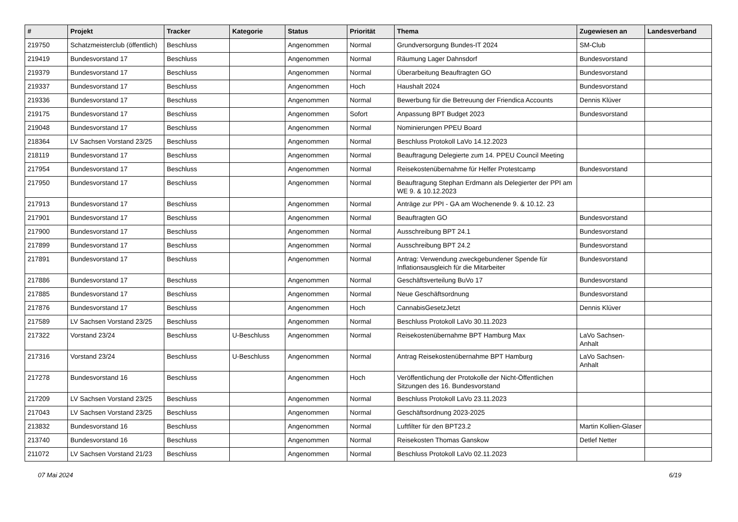| # | Projekt | Tracker | Kategorie | Status | Priorität | Thema | Zugewiesen an | Landesverband |
| --- | --- | --- | --- | --- | --- | --- | --- | --- |
| 219750 | Schatzmeisterclub (öffentlich) | Beschluss | | Angenommen | Normal | Grundversorgung Bundes-IT 2024 | SM-Club | |
| 219419 | Bundesvorstand 17 | Beschluss | | Angenommen | Normal | Räumung Lager Dahnsdorf | Bundesvorstand | |
| 219379 | Bundesvorstand 17 | Beschluss | | Angenommen | Normal | Überarbeitung Beauftragten GO | Bundesvorstand | |
| 219337 | Bundesvorstand 17 | Beschluss | | Angenommen | Hoch | Haushalt 2024 | Bundesvorstand | |
| 219336 | Bundesvorstand 17 | Beschluss | | Angenommen | Normal | Bewerbung für die Betreuung der Friendica Accounts | Dennis Klüver | |
| 219175 | Bundesvorstand 17 | Beschluss | | Angenommen | Sofort | Anpassung BPT Budget 2023 | Bundesvorstand | |
| 219048 | Bundesvorstand 17 | Beschluss | | Angenommen | Normal | Nominierungen PPEU Board | | |
| 218364 | LV Sachsen Vorstand 23/25 | Beschluss | | Angenommen | Normal | Beschluss Protokoll LaVo 14.12.2023 | | |
| 218119 | Bundesvorstand 17 | Beschluss | | Angenommen | Normal | Beauftragung Delegierte zum 14. PPEU Council Meeting | | |
| 217954 | Bundesvorstand 17 | Beschluss | | Angenommen | Normal | Reisekostenübernahme für Helfer Protestcamp | Bundesvorstand | |
| 217950 | Bundesvorstand 17 | Beschluss | | Angenommen | Normal | Beauftragung Stephan Erdmann als Delegierter der PPI am WE 9. & 10.12.2023 | | |
| 217913 | Bundesvorstand 17 | Beschluss | | Angenommen | Normal | Anträge zur PPI - GA am Wochenende 9. & 10.12. 23 | | |
| 217901 | Bundesvorstand 17 | Beschluss | | Angenommen | Normal | Beauftragten GO | Bundesvorstand | |
| 217900 | Bundesvorstand 17 | Beschluss | | Angenommen | Normal | Ausschreibung BPT 24.1 | Bundesvorstand | |
| 217899 | Bundesvorstand 17 | Beschluss | | Angenommen | Normal | Ausschreibung BPT 24.2 | Bundesvorstand | |
| 217891 | Bundesvorstand 17 | Beschluss | | Angenommen | Normal | Antrag: Verwendung zweckgebundener Spende für Inflationsausgleich für die Mitarbeiter | Bundesvorstand | |
| 217886 | Bundesvorstand 17 | Beschluss | | Angenommen | Normal | Geschäftsverteilung BuVo 17 | Bundesvorstand | |
| 217885 | Bundesvorstand 17 | Beschluss | | Angenommen | Normal | Neue Geschäftsordnung | Bundesvorstand | |
| 217876 | Bundesvorstand 17 | Beschluss | | Angenommen | Hoch | CannabisGesetzJetzt | Dennis Klüver | |
| 217589 | LV Sachsen Vorstand 23/25 | Beschluss | | Angenommen | Normal | Beschluss Protokoll LaVo 30.11.2023 | | |
| 217322 | Vorstand 23/24 | Beschluss | U-Beschluss | Angenommen | Normal | Reisekostenübernahme BPT Hamburg Max | LaVo Sachsen-Anhalt | |
| 217316 | Vorstand 23/24 | Beschluss | U-Beschluss | Angenommen | Normal | Antrag Reisekostenübernahme BPT Hamburg | LaVo Sachsen-Anhalt | |
| 217278 | Bundesvorstand 16 | Beschluss | | Angenommen | Hoch | Veröffentlichung der Protokolle der Nicht-Öffentlichen Sitzungen des 16. Bundesvorstand | | |
| 217209 | LV Sachsen Vorstand 23/25 | Beschluss | | Angenommen | Normal | Beschluss Protokoll LaVo 23.11.2023 | | |
| 217043 | LV Sachsen Vorstand 23/25 | Beschluss | | Angenommen | Normal | Geschäftsordnung 2023-2025 | | |
| 213832 | Bundesvorstand 16 | Beschluss | | Angenommen | Normal | Luftfilter für den BPT23.2 | Martin Kollien-Glaser | |
| 213740 | Bundesvorstand 16 | Beschluss | | Angenommen | Normal | Reisekosten Thomas Ganskow | Detlef Netter | |
| 211072 | LV Sachsen Vorstand 21/23 | Beschluss | | Angenommen | Normal | Beschluss Protokoll LaVo 02.11.2023 | | |
07 Mai 2024 6/19